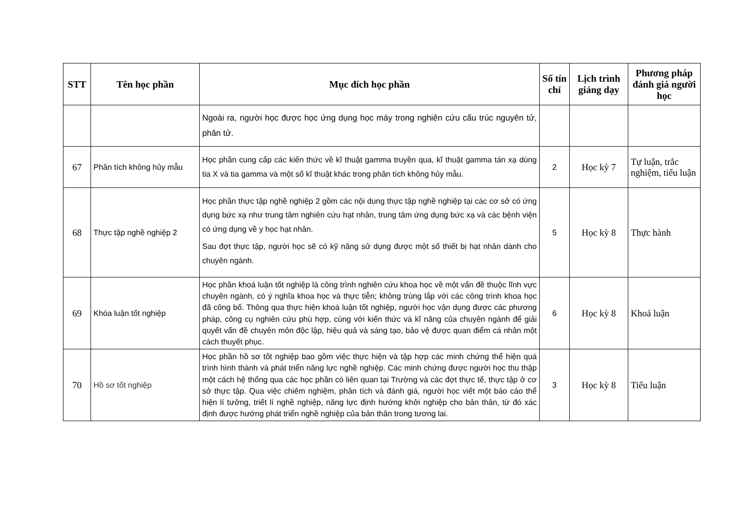| STT | Tên học phần | Mục đích học phần | Số tín chỉ | Lịch trình giảng dạy | Phương pháp đánh giá người học |
| --- | --- | --- | --- | --- | --- |
| | | Ngoài ra, người học được học ứng dụng học máy trong nghiên cứu cấu trúc nguyên tử, phân tử. | | | |
| 67 | Phân tích không hủy mẫu | Học phần cung cấp các kiến thức về kĩ thuật gamma truyền qua, kĩ thuật gamma tán xạ dùng tia X và tia gamma và một số kĩ thuật khác trong phân tích không hủy mẫu. | 2 | Học kỳ 7 | Tự luận, trắc nghiệm, tiểu luận |
| 68 | Thực tập nghề nghiệp 2 | Học phần thực tập nghề nghiệp 2 gồm các nội dung thực tập nghề nghiệp tại các cơ sở có ứng dụng bức xạ như trung tâm nghiên cứu hạt nhân, trung tâm ứng dụng bức xạ và các bệnh viện có ứng dụng về y học hạt nhân. Sau đợt thực tập, người học sẽ có kỹ năng sử dụng được một số thiết bị hạt nhân dành cho chuyên ngành. | 5 | Học kỳ 8 | Thực hành |
| 69 | Khóa luận tốt nghiệp | Học phần khoá luận tốt nghiệp là công trình nghiên cứu khoa học về một vấn đề thuộc lĩnh vực chuyên ngành, có ý nghĩa khoa học và thực tiễn; không trùng lắp với các công trình khoa học đã công bố. Thông qua thực hiện khoá luận tốt nghiệp, người học vận dụng được các phương pháp, công cụ nghiên cứu phù hợp, cùng với kiến thức và kĩ năng của chuyên ngành để giải quyết vấn đề chuyên môn độc lập, hiệu quả và sáng tạo, bảo vệ được quan điểm cá nhân một cách thuyết phục. | 6 | Học kỳ 8 | Khoá luận |
| 70 | Hồ sơ tốt nghiệp | Học phần hồ sơ tốt nghiệp bao gồm việc thực hiện và tập hợp các minh chứng thể hiện quá trình hình thành và phát triển năng lực nghề nghiệp. Các minh chứng được người học thu thập một cách hệ thống qua các học phần có liên quan tại Trường và các đợt thực tế, thực tập ở cơ sở thực tập. Qua việc chiêm nghiệm, phân tích và đánh giá, người học viết một báo cáo thể hiện lí tưởng, triết lí nghề nghiệp, năng lực định hướng khởi nghiệp cho bản thân, từ đó xác định được hướng phát triển nghề nghiệp của bản thân trong tương lai. | 3 | Học kỳ 8 | Tiểu luận |